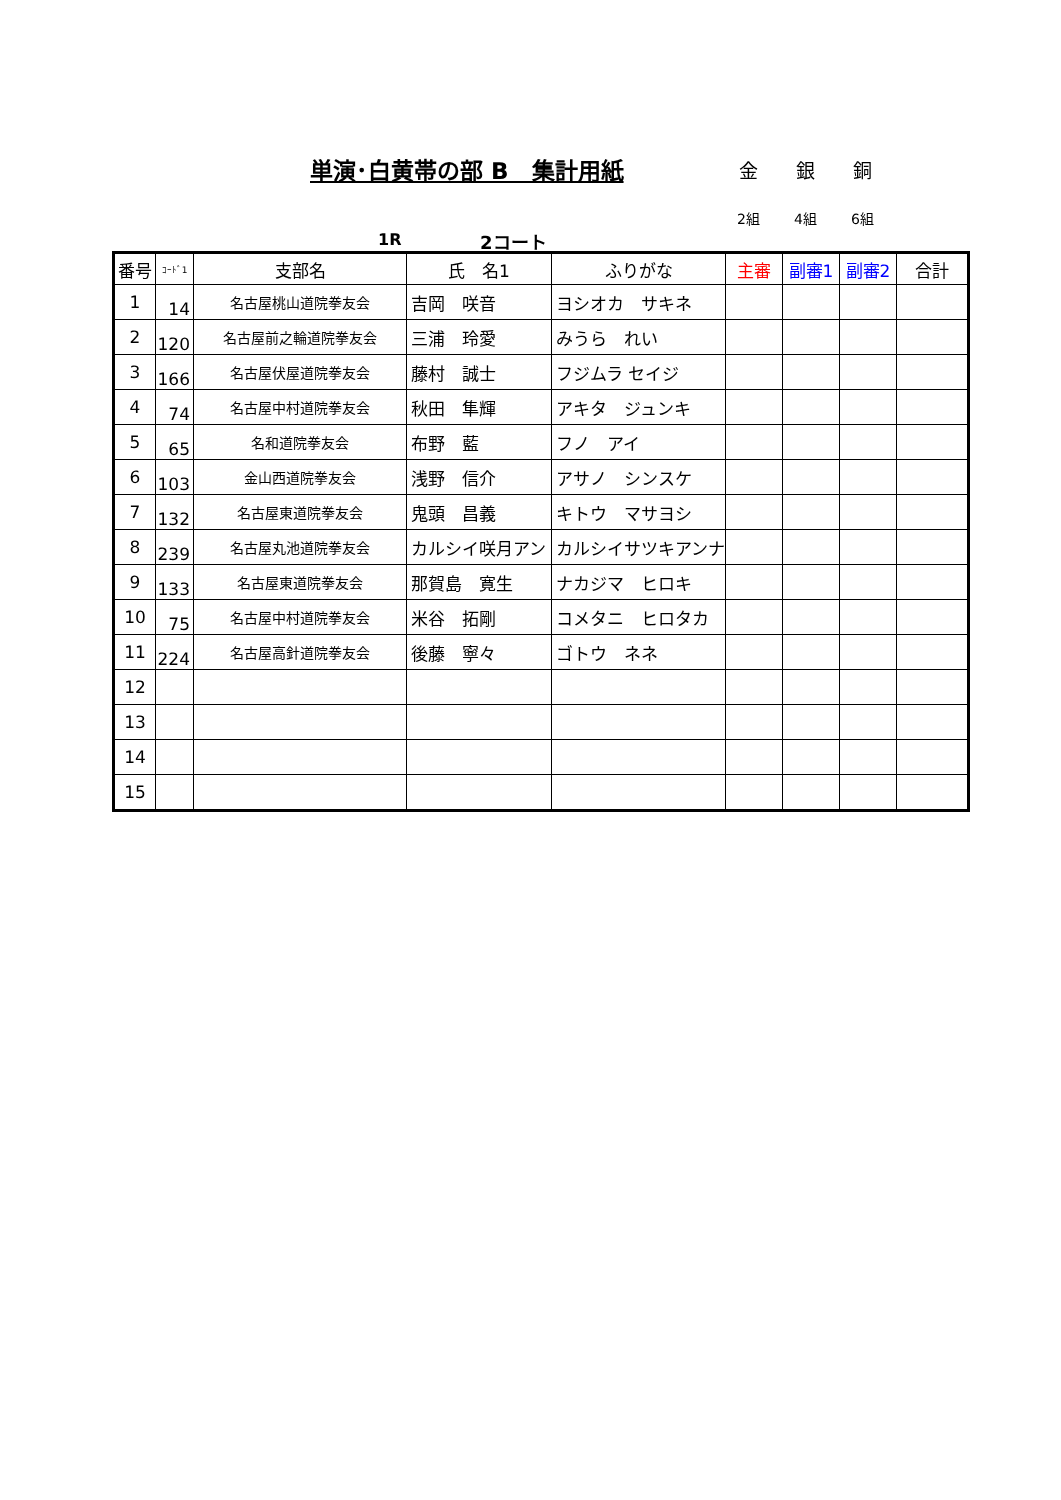単演･白黄帯の部 B　集計用紙
金 銀 銅
2組 4組 6組
1R 2コート
| 番号 | ｺｰﾄﾞ1 | 支部名 | 氏 名1 | ふりがな | 主審 | 副審1 | 副審2 | 合計 |
| --- | --- | --- | --- | --- | --- | --- | --- | --- |
| 1 | 14 | 名古屋桃山道院拳友会 | 吉岡 咲音 | ヨシオカ サキネ | | | | |
| 2 | 120 | 名古屋前之輪道院拳友会 | 三浦 玲愛 | みうら れい | | | | |
| 3 | 166 | 名古屋伏屋道院拳友会 | 藤村 誠士 | フジムラ セイジ | | | | |
| 4 | 74 | 名古屋中村道院拳友会 | 秋田 隼輝 | アキタ ジュンキ | | | | |
| 5 | 65 | 名和道院拳友会 | 布野 藍 | フノ アイ | | | | |
| 6 | 103 | 金山西道院拳友会 | 浅野 信介 | アサノ シンスケ | | | | |
| 7 | 132 | 名古屋東道院拳友会 | 鬼頭 昌義 | キトウ マサヨシ | | | | |
| 8 | 239 | 名古屋丸池道院拳友会 | カルシイ咲月アン | カルシイサツキアンナ | | | | |
| 9 | 133 | 名古屋東道院拳友会 | 那賀島 寛生 | ナカジマ ヒロキ | | | | |
| 10 | 75 | 名古屋中村道院拳友会 | 米谷 拓剛 | コメタニ ヒロタカ | | | | |
| 11 | 224 | 名古屋高針道院拳友会 | 後藤 寧々 | ゴトウ ネネ | | | | |
| 12 | | | | | | | | |
| 13 | | | | | | | | |
| 14 | | | | | | | | |
| 15 | | | | | | | | |